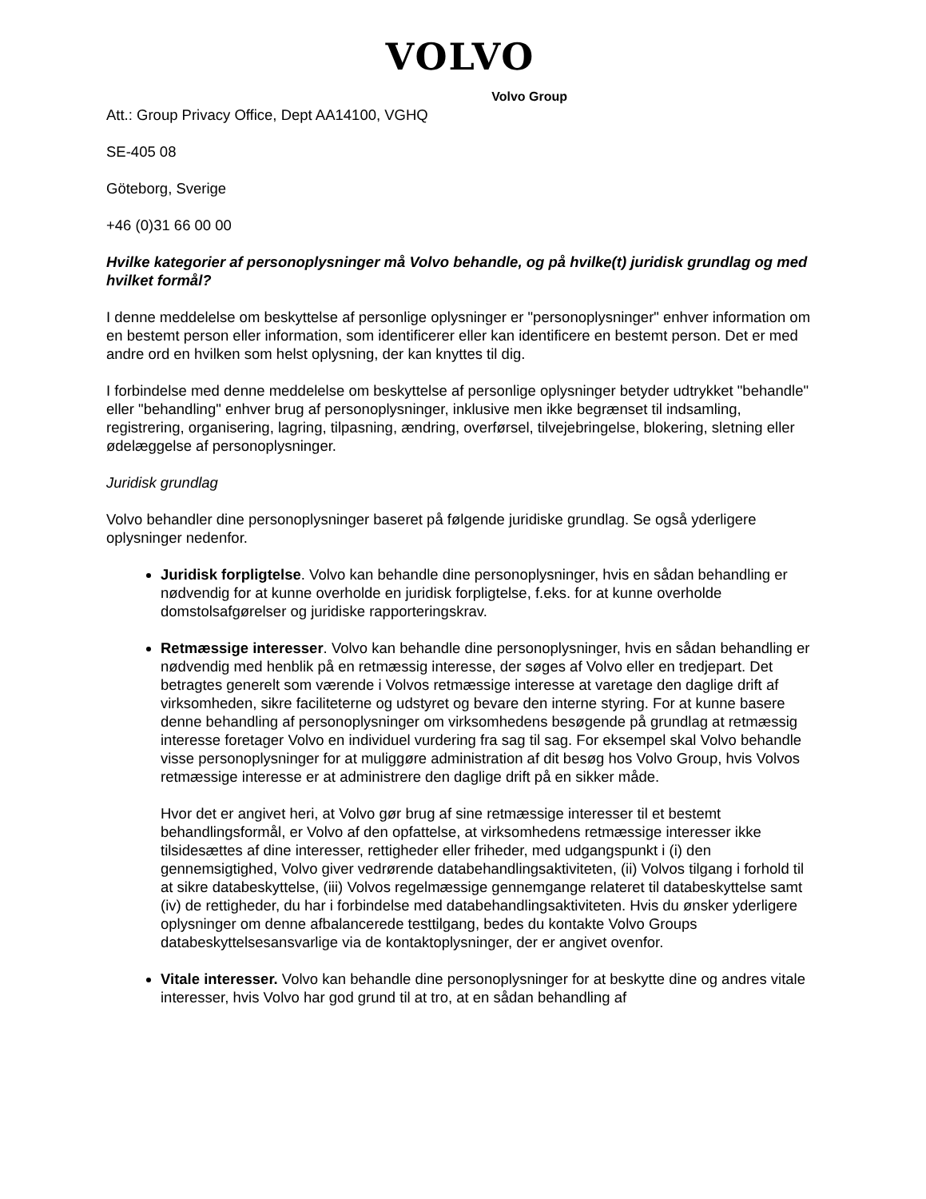VOLVO
Volvo Group
Att.: Group Privacy Office, Dept AA14100, VGHQ
SE-405 08
Göteborg, Sverige
+46 (0)31 66 00 00
Hvilke kategorier af personoplysninger må Volvo behandle, og på hvilke(t) juridisk grundlag og med hvilket formål?
I denne meddelelse om beskyttelse af personlige oplysninger er "personoplysninger" enhver information om en bestemt person eller information, som identificerer eller kan identificere en bestemt person. Det er med andre ord en hvilken som helst oplysning, der kan knyttes til dig.
I forbindelse med denne meddelelse om beskyttelse af personlige oplysninger betyder udtrykket "behandle" eller "behandling" enhver brug af personoplysninger, inklusive men ikke begrænset til indsamling, registrering, organisering, lagring, tilpasning, ændring, overførsel, tilvejebringelse, blokering, sletning eller ødelæggelse af personoplysninger.
Juridisk grundlag
Volvo behandler dine personoplysninger baseret på følgende juridiske grundlag. Se også yderligere oplysninger nedenfor.
Juridisk forpligtelse. Volvo kan behandle dine personoplysninger, hvis en sådan behandling er nødvendig for at kunne overholde en juridisk forpligtelse, f.eks. for at kunne overholde domstolsafgørelser og juridiske rapporteringskrav.
Retmæssige interesser. Volvo kan behandle dine personoplysninger, hvis en sådan behandling er nødvendig med henblik på en retmæssig interesse, der søges af Volvo eller en tredjepart. Det betragtes generelt som værende i Volvos retmæssige interesse at varetage den daglige drift af virksomheden, sikre faciliteterne og udstyret og bevare den interne styring. For at kunne basere denne behandling af personoplysninger om virksomhedens besøgende på grundlag at retmæssig interesse foretager Volvo en individuel vurdering fra sag til sag. For eksempel skal Volvo behandle visse personoplysninger for at muliggøre administration af dit besøg hos Volvo Group, hvis Volvos retmæssige interesse er at administrere den daglige drift på en sikker måde.
Hvor det er angivet heri, at Volvo gør brug af sine retmæssige interesser til et bestemt behandlingsformål, er Volvo af den opfattelse, at virksomhedens retmæssige interesser ikke tilsidesættes af dine interesser, rettigheder eller friheder, med udgangspunkt i (i) den gennemsigtighed, Volvo giver vedrørende databehandlingsaktiviteten, (ii) Volvos tilgang i forhold til at sikre databeskyttelse, (iii) Volvos regelmæssige gennemgange relateret til databeskyttelse samt (iv) de rettigheder, du har i forbindelse med databehandlingsaktiviteten. Hvis du ønsker yderligere oplysninger om denne afbalancerede testtilgang, bedes du kontakte Volvo Groups databeskyttelsesansvarlige via de kontaktoplysninger, der er angivet ovenfor.
Vitale interesser. Volvo kan behandle dine personoplysninger for at beskytte dine og andres vitale interesser, hvis Volvo har god grund til at tro, at en sådan behandling af